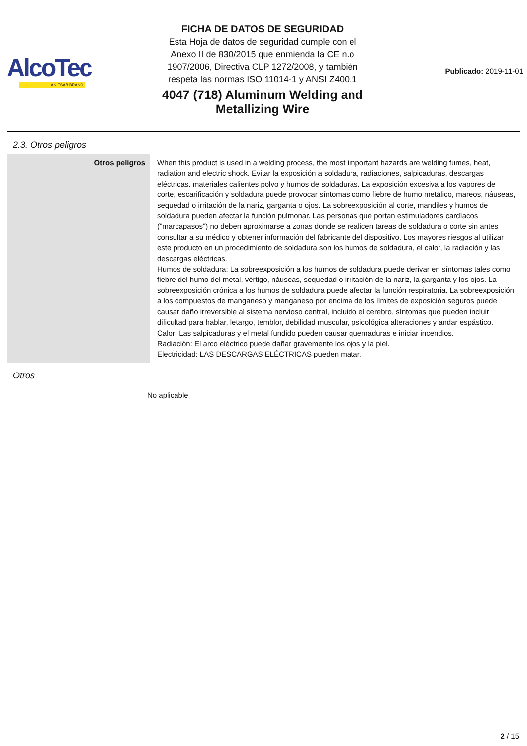AlcoTec
AN ESAB BRAND
FICHA DE DATOS DE SEGURIDAD
Esta Hoja de datos de seguridad cumple con el
Anexo II de 830/2015 que enmienda la CE n.o
1907/2006, Directiva CLP 1272/2008, y también
respeta las normas ISO 11014-1 y ANSI Z400.1
4047 (718) Aluminum Welding and
Metallizing Wire
Publicado: 2019-11-01
2.3. Otros peligros
| Otros peligros | When this product is used in a welding process, the most important hazards are welding fumes, heat, radiation and electric shock. Evitar la exposición a soldadura, radiaciones, salpicaduras, descargas eléctricas, materiales calientes polvo y humos de soldaduras. La exposición excesiva a los vapores de corte, escarificación y soldadura puede provocar síntomas como fiebre de humo metálico, mareos, náuseas, sequedad o irritación de la nariz, garganta o ojos. La sobreexposición al corte, mandiles y humos de soldadura pueden afectar la función pulmonar. Las personas que portan estimuladores cardíacos ("marcapasos") no deben aproximarse a zonas donde se realicen tareas de soldadura o corte sin antes consultar a su médico y obtener información del fabricante del dispositivo. Los mayores riesgos al utilizar este producto en un procedimiento de soldadura son los humos de soldadura, el calor, la radiación y las descargas eléctricas. Humos de soldadura: La sobreexposición a los humos de soldadura puede derivar en síntomas tales como fiebre del humo del metal, vértigo, náuseas, sequedad o irritación de la nariz, la garganta y los ojos. La sobreexposición crónica a los humos de soldadura puede afectar la función respiratoria. La sobreexposición a los compuestos de manganeso y manganeso por encima de los límites de exposición seguros puede causar daño irreversible al sistema nervioso central, incluido el cerebro, síntomas que pueden incluir dificultad para hablar, letargo, temblor, debilidad muscular, psicológica alteraciones y andar espástico. Calor: Las salpicaduras y el metal fundido pueden causar quemaduras e iniciar incendios. Radiación: El arco eléctrico puede dañar gravemente los ojos y la piel. Electricidad: LAS DESCARGAS ELÉCTRICAS pueden matar. |
Otros
No aplicable
2 / 15